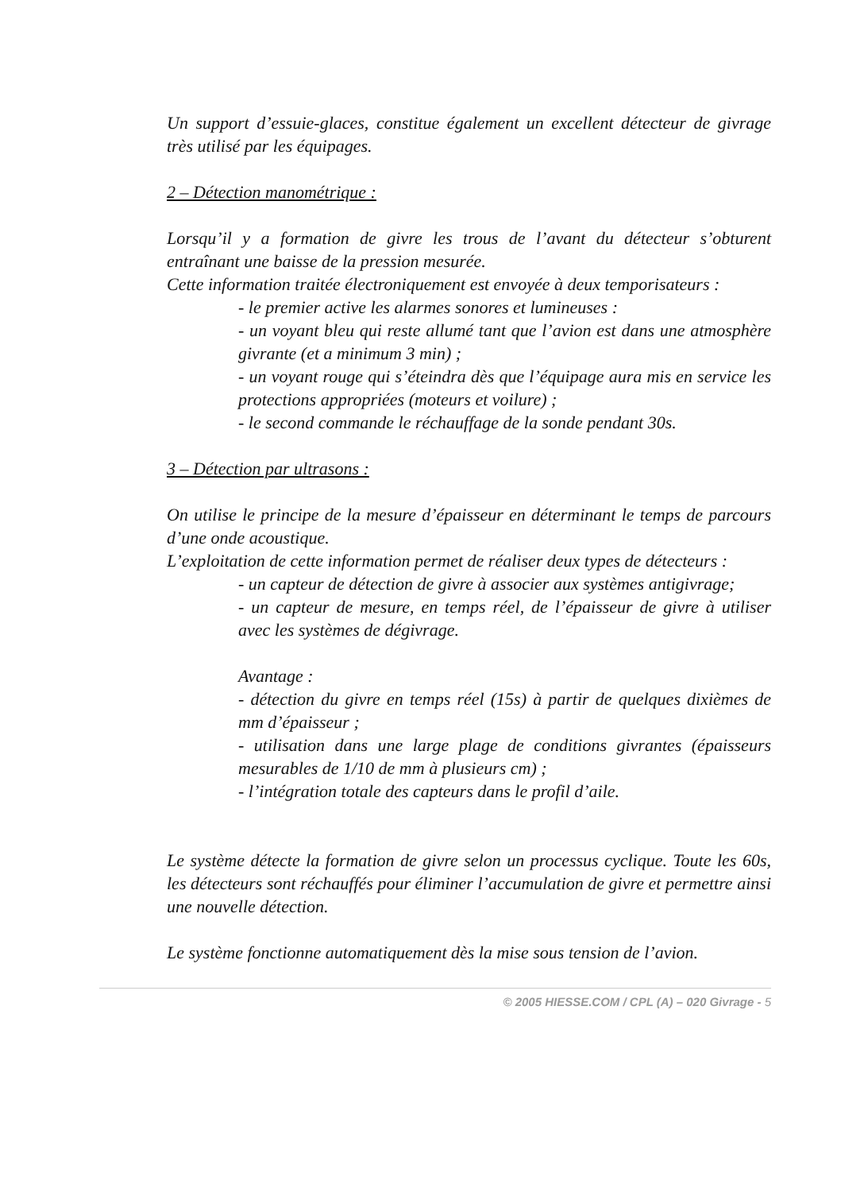Un support d’essuie-glaces, constitue également un excellent détecteur de givrage très utilisé par les équipages.
2 – Détection manométrique :
Lorsqu’il y a formation de givre les trous de l’avant du détecteur s’obturent entraînant une baisse de la pression mesurée.
Cette information traitée électroniquement est envoyée à deux temporisateurs :
- le premier active les alarmes sonores et lumineuses :
- un voyant bleu qui reste allumé tant que l’avion est dans une atmosphère givrante (et a minimum 3 min) ;
- un voyant rouge qui s’éteindra dès que l’équipage aura mis en service les protections appropriées (moteurs et voilure) ;
- le second commande le réchauffage de la sonde pendant 30s.
3 – Détection par ultrasons :
On utilise le principe de la mesure d’épaisseur en déterminant le temps de parcours d’une onde acoustique.
L’exploitation de cette information permet de réaliser deux types de détecteurs :
- un capteur de détection de givre à associer aux systèmes antigivrage;
- un capteur de mesure, en temps réel, de l’épaisseur de givre à utiliser avec les systèmes de dégivrage.
Avantage :
- détection du givre en temps réel (15s) à partir de quelques dixièmes de mm d’épaisseur ;
- utilisation dans une large plage de conditions givrantes (épaisseurs mesurables de 1/10 de mm à plusieurs cm) ;
- l’intégration totale des capteurs dans le profil d’aile.
Le système détecte la formation de givre selon un processus cyclique. Toute les 60s, les détecteurs sont réchauffés pour éliminer l’accumulation de givre et permettre ainsi une nouvelle détection.
Le système fonctionne automatiquement dès la mise sous tension de l’avion.
© 2005 HIESSE.COM / CPL (A) – 020 Givrage - 5